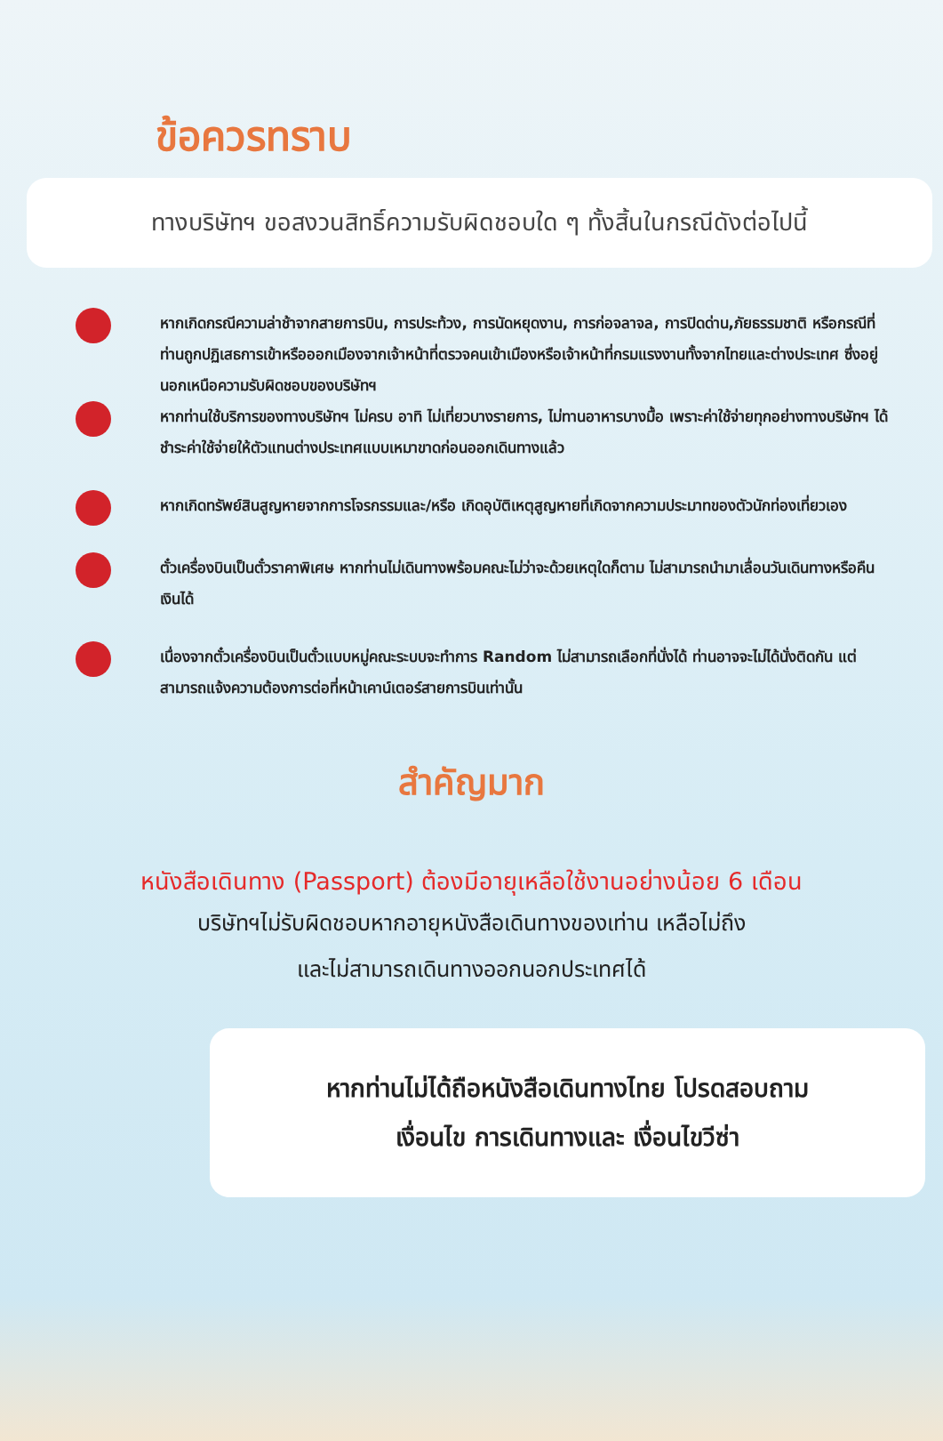ข้อควรทราบ
ทางบริษัทฯ ขอสงวนสิทธิ์ความรับผิดชอบใด ๆ ทั้งสิ้นในกรณีดังต่อไปนี้
หากเกิดกรณีความล่าช้าจากสายการบิน, การประท้วง, การนัดหยุดงาน, การก่อจลาจล, การปิดด่าน,ภัยธรรมชาติ หรือกรณีที่ท่านถูกปฏิเสธการเข้าหรือออกเมืองจากเจ้าหน้าที่ตรวจคนเข้าเมืองหรือเจ้าหน้าที่กรมแรงงานทั้งจากไทยและต่างประเทศ ซึ่งอยู่นอกเหนือความรับผิดชอบของบริษัทฯ
หากท่านใช้บริการของทางบริษัทฯ ไม่ครบ อาทิ ไม่เที่ยวบางรายการ, ไม่ทานอาหารบางมื้อ เพราะค่าใช้จ่ายทุกอย่างทางบริษัทฯ ได้ชำระค่าใช้จ่ายให้ตัวแทนต่างประเทศแบบเหมาขาดก่อนออกเดินทางแล้ว
หากเกิดทรัพย์สินสูญหายจากการโจรกรรมและ/หรือ เกิดอุบัติเหตุสูญหายที่เกิดจากความประมาทของตัวนักท่องเที่ยวเอง
ตั๋วเครื่องบินเป็นตั๋วราคาพิเศษ หากท่านไม่เดินทางพร้อมคณะไม่ว่าจะด้วยเหตุใดก็ตาม ไม่สามารถนำมาเลื่อนวันเดินทางหรือคืนเงินได้
เนื่องจากตั๋วเครื่องบินเป็นตั๋วแบบหมู่คณะระบบจะทำการ Random ไม่สามารถเลือกที่นั่งได้ ท่านอาจจะไม่ได้นั่งติดกัน แต่สามารถแจ้งความต้องการต่อที่หน้าเคาน์เตอร์สายการบินเท่านั้น
สำคัญมาก
หนังสือเดินทาง (Passport) ต้องมีอายุเหลือใช้งานอย่างน้อย 6 เดือน
บริษัทฯไม่รับผิดชอบหากอายุหนังสือเดินทางของเท่าน เหลือไม่ถึง
และไม่สามารถเดินทางออกนอกประเทศได้
หากท่านไม่ได้ถือหนังสือเดินทางไทย โปรดสอบถาม
เงื่อนไข การเดินทางและ เงื่อนไขวีซ่า